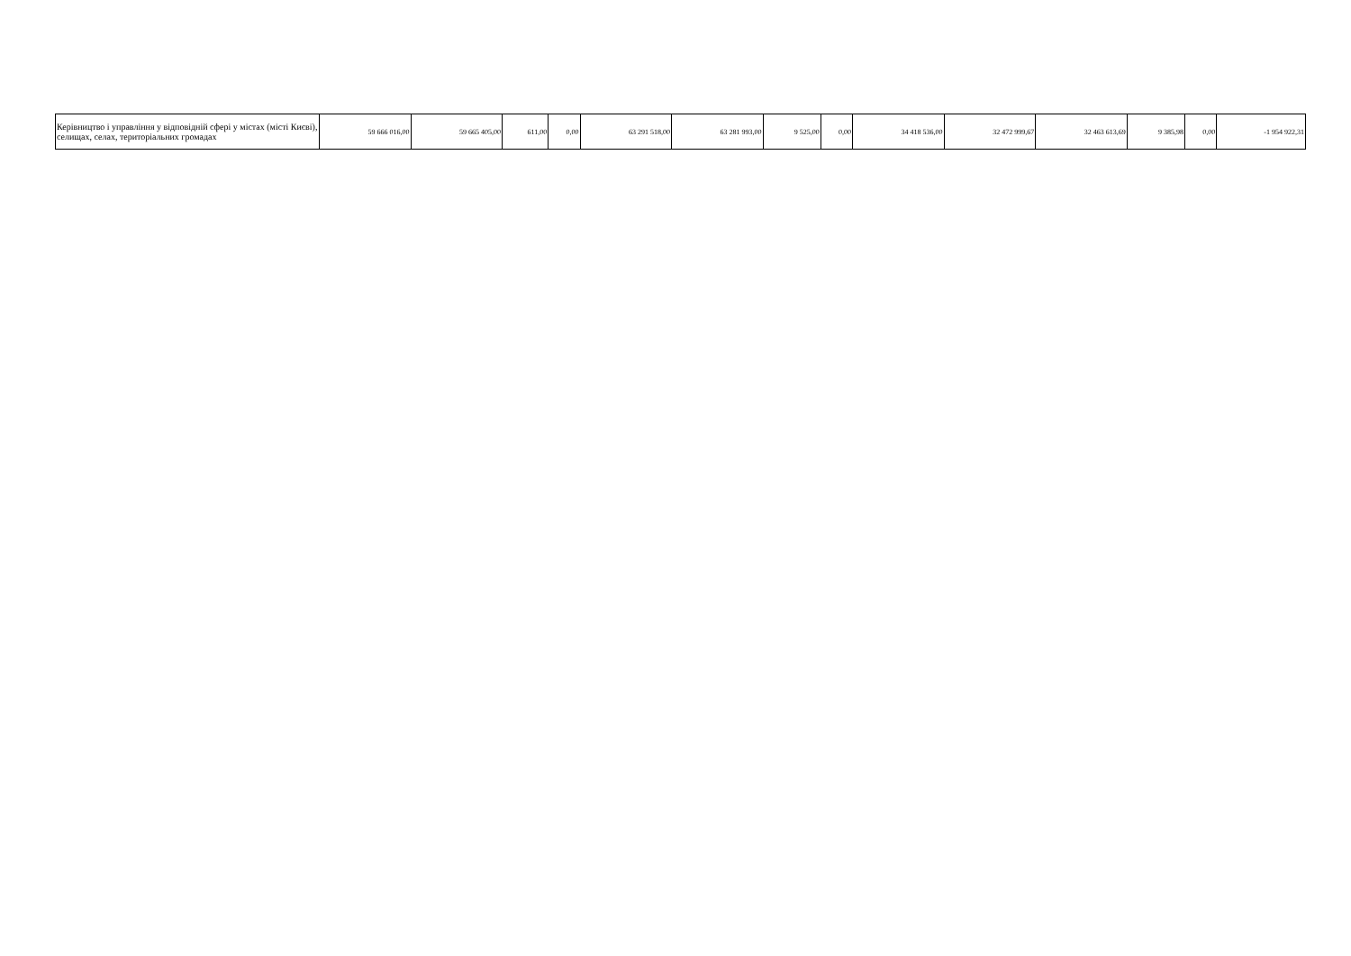| Керівництво і управління у відповідній сфері у містах (місті Києві), селищах, селах, територіальних громадах | 59 666 016,00 | 59 665 405,00 | 611,00 | 0,00 | 63 291 518,00 | 63 281 993,00 | 9 525,00 | 0,00 | 34 418 536,00 | 32 472 999,67 | 32 463 613,69 | 9 385,98 | 0,00 | -1 954 922,31 |